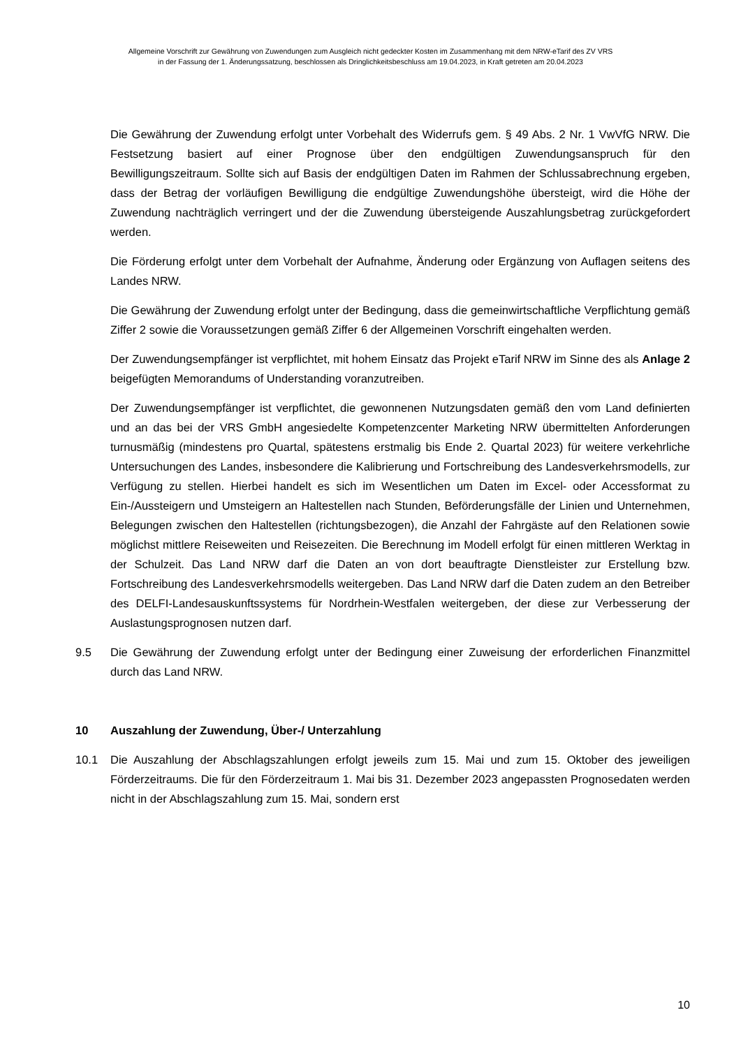Allgemeine Vorschrift zur Gewährung von Zuwendungen zum Ausgleich nicht gedeckter Kosten im Zusammenhang mit dem NRW-eTarif des ZV VRS
in der Fassung der 1. Änderungssatzung, beschlossen als Dringlichkeitsbeschluss am 19.04.2023, in Kraft getreten am 20.04.2023
Die Gewährung der Zuwendung erfolgt unter Vorbehalt des Widerrufs gem. § 49 Abs. 2 Nr. 1 VwVfG NRW. Die Festsetzung basiert auf einer Prognose über den endgültigen Zuwendungsanspruch für den Bewilligungszeitraum. Sollte sich auf Basis der endgültigen Daten im Rahmen der Schlussabrechnung ergeben, dass der Betrag der vorläufigen Bewilligung die endgültige Zuwendungshöhe übersteigt, wird die Höhe der Zuwendung nachträglich verringert und der die Zuwendung übersteigende Auszahlungsbetrag zurückgefordert werden.
Die Förderung erfolgt unter dem Vorbehalt der Aufnahme, Änderung oder Ergänzung von Auflagen seitens des Landes NRW.
Die Gewährung der Zuwendung erfolgt unter der Bedingung, dass die gemeinwirtschaftliche Verpflichtung gemäß Ziffer 2 sowie die Voraussetzungen gemäß Ziffer 6 der Allgemeinen Vorschrift eingehalten werden.
Der Zuwendungsempfänger ist verpflichtet, mit hohem Einsatz das Projekt eTarif NRW im Sinne des als Anlage 2 beigefügten Memorandums of Understanding voranzutreiben.
Der Zuwendungsempfänger ist verpflichtet, die gewonnenen Nutzungsdaten gemäß den vom Land definierten und an das bei der VRS GmbH angesiedelte Kompetenzcenter Marketing NRW übermittelten Anforderungen turnusmäßig (mindestens pro Quartal, spätestens erstmalig bis Ende 2. Quartal 2023) für weitere verkehrliche Untersuchungen des Landes, insbesondere die Kalibrierung und Fortschreibung des Landesverkehrsmodells, zur Verfügung zu stellen. Hierbei handelt es sich im Wesentlichen um Daten im Excel- oder Accessformat zu Ein-/Aussteigern und Umsteigern an Haltestellen nach Stunden, Beförderungsfälle der Linien und Unternehmen, Belegungen zwischen den Haltestellen (richtungsbezogen), die Anzahl der Fahrgäste auf den Relationen sowie möglichst mittlere Reiseweiten und Reisezeiten. Die Berechnung im Modell erfolgt für einen mittleren Werktag in der Schulzeit. Das Land NRW darf die Daten an von dort beauftragte Dienstleister zur Erstellung bzw. Fortschreibung des Landesverkehrsmodells weitergeben. Das Land NRW darf die Daten zudem an den Betreiber des DELFI-Landesauskunftssystems für Nordrhein-Westfalen weitergeben, der diese zur Verbesserung der Auslastungsprognosen nutzen darf.
9.5 Die Gewährung der Zuwendung erfolgt unter der Bedingung einer Zuweisung der erforderlichen Finanzmittel durch das Land NRW.
10 Auszahlung der Zuwendung, Über-/ Unterzahlung
10.1 Die Auszahlung der Abschlagszahlungen erfolgt jeweils zum 15. Mai und zum 15. Oktober des jeweiligen Förderzeitraums. Die für den Förderzeitraum 1. Mai bis 31. Dezember 2023 angepassten Prognosedaten werden nicht in der Abschlagszahlung zum 15. Mai, sondern erst
10